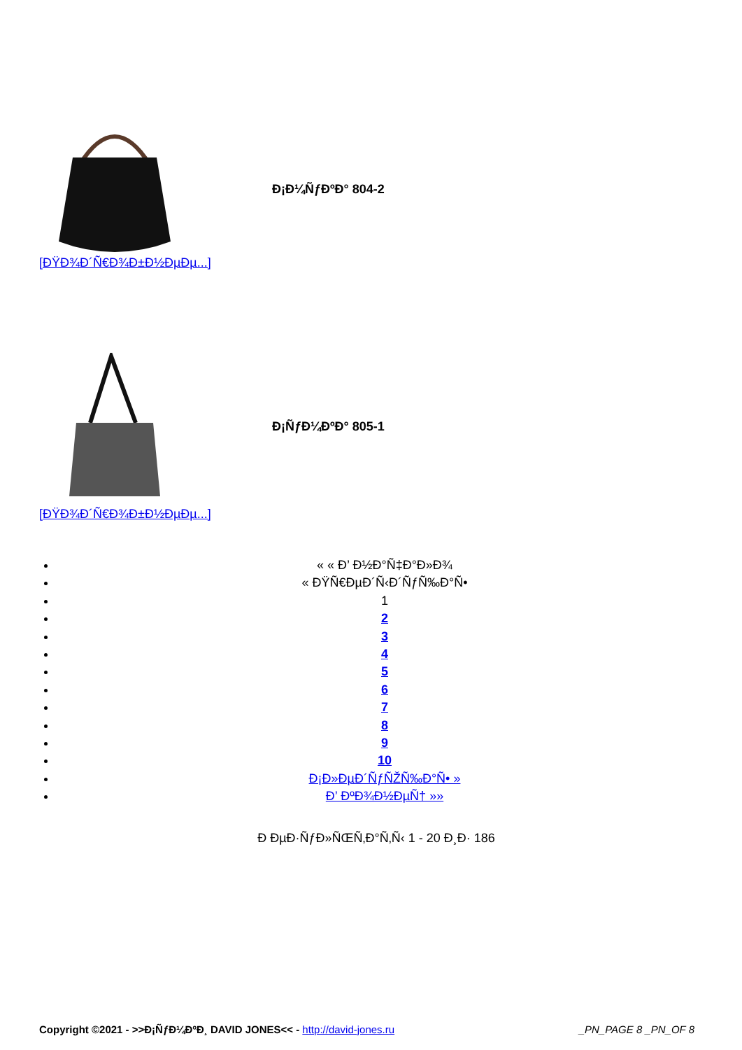Đ¡Đ¼ÑƒĐºĐ° 804-2
[ĐŸĐ¾Đ´Ñ€Đ¾Đ±Đ½ĐµĐµ...]
Đ¡ÑƒĐ¼ĐºĐ° 805-1
[ĐŸĐ¾Đ´Ñ€Đ¾Đ±Đ½ĐµĐµ...]
« « Đ’ Đ½Đ°Ñ‡Đ°Đ»Đ¾
« ĐŸÑ€ĐµĐ´Ñ‹Đ´ÑƒÑ‰Đ°Ñ•
1
2
3
4
5
6
7
8
9
10
Đ¡Đ»ĐµĐ´ÑƒÑŽÑ‰Đ°Ñ• »
Đ’ ĐºĐ¾Đ½ĐµÑ† »»
Đ ĐµĐ·ÑƒĐ»ÑŒÑ‚Đ°Ñ‚Ñ‹ 1 - 20 Đ¸Đ· 186
Copyright ©2021 - >>Đ¡ÑƒĐ¼ĐºĐ¸ DAVID JONES<< - http://david-jones.ru _PN_PAGE 8 _PN_OF 8